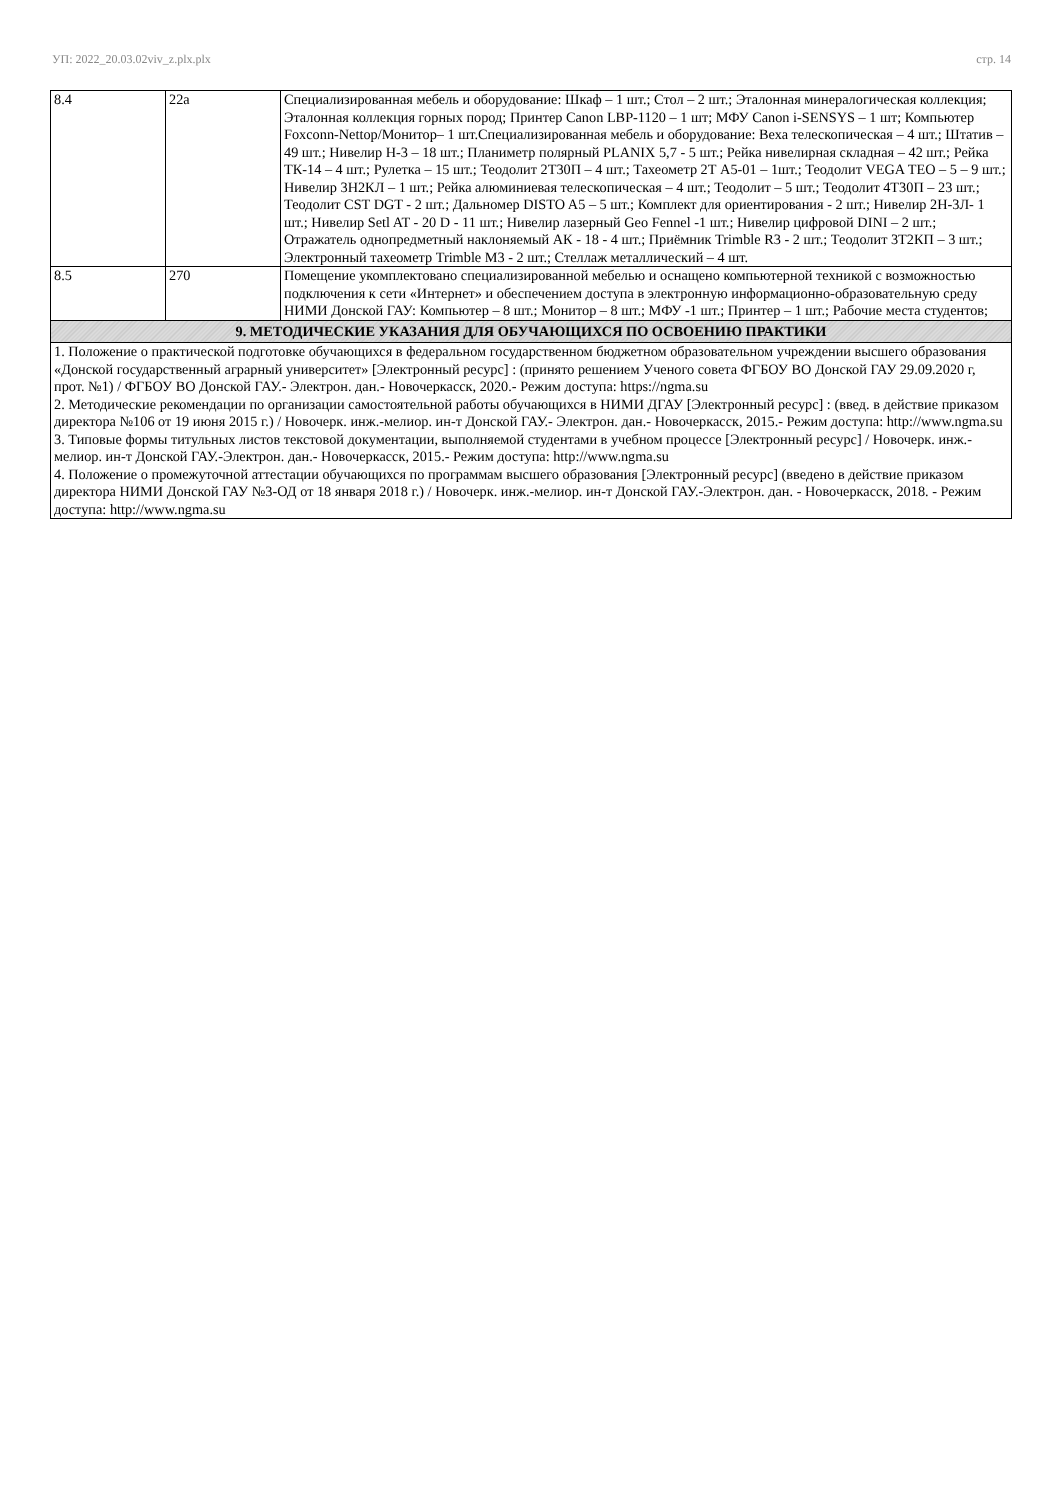УП: 2022_20.03.02viv_z.plx.plx стр. 14
| 8.4 | 22а | Специализированная мебель и оборудование: Шкаф – 1 шт.; Стол – 2 шт.; Эталонная минералогическая коллекция; Эталонная коллекция горных пород; Принтер Canon LBP-1120 – 1 шт; МФУ Canon i-SENSYS – 1 шт; Компьютер Foxconn-Nettop/Монитор– 1 шт.Специализированная мебель и оборудование: Веха телескопическая – 4 шт.; Штатив – 49 шт.; Нивелир Н-3 – 18 шт.; Планиметр полярный PLANIX 5,7 - 5 шт.; Рейка нивелирная складная – 42 шт.; Рейка ТК-14 – 4 шт.; Рулетка – 15 шт.; Теодолит 2Т30П – 4 шт.; Тахеометр 2Т А5-01 – 1шт.; Теодолит VEGA TEO – 5 – 9 шт.; Нивелир 3Н2КЛ – 1 шт.; Рейка алюминиевая телескопическая – 4 шт.; Теодолит – 5 шт.; Теодолит 4Т30П – 23 шт.; Теодолит CST DGT - 2 шт.; Дальномер DISTO A5 – 5 шт.; Комплект для ориентирования - 2 шт.; Нивелир 2Н-3Л- 1 шт.; Нивелир Setl AT - 20 D - 11 шт.; Нивелир лазерный Geo Fennel -1 шт.; Нивелир цифровой DINI – 2 шт.; Отражатель однопредметный наклоняемый АК - 18 - 4 шт.; Приёмник Trimble R3 - 2 шт.; Теодолит 3Т2КП – 3 шт.; Электронный тахеометр Trimble M3 - 2 шт.; Стеллаж металлический – 4 шт. |
| 8.5 | 270 | Помещение укомплектовано специализированной мебелью и оснащено компьютерной техникой с возможностью подключения к сети «Интернет» и обеспечением доступа в электронную информационно-образовательную среду НИМИ Донской ГАУ: Компьютер – 8 шт.; Монитор – 8 шт.; МФУ -1 шт.; Принтер – 1 шт.; Рабочие места студентов; |
| 9. МЕТОДИЧЕСКИЕ УКАЗАНИЯ ДЛЯ ОБУЧАЮЩИХСЯ ПО ОСВОЕНИЮ ПРАКТИКИ | | |
| 1. Положение о практической подготовке обучающихся в федеральном государственном бюджетном образовательном учреждении высшего образования «Донской государственный аграрный университет» [Электронный ресурс] : (принято решением Ученого совета ФГБОУ ВО Донской ГАУ 29.09.2020 г, прот. №1) / ФГБОУ ВО Донской ГАУ.- Электрон. дан.- Новочеркасск, 2020.- Режим доступа: https://ngma.su 2. Методические рекомендации по организации самостоятельной работы обучающихся в НИМИ ДГАУ [Электронный ресурс] : (введ. в действие приказом директора №106 от 19 июня 2015 г.) / Новочерк. инж.-мелиор. ин-т Донской ГАУ.- Электрон. дан.- Новочеркасск, 2015.- Режим доступа: http://www.ngma.su 3. Типовые формы титульных листов текстовой документации, выполняемой студентами в учебном процессе [Электронный ресурс] / Новочерк. инж.-мелиор. ин-т Донской ГАУ.-Электрон. дан.- Новочеркасск, 2015.- Режим доступа: http://www.ngma.su 4. Положение о промежуточной аттестации обучающихся по программам высшего образования [Электронный ресурс] (введено в действие приказом директора НИМИ Донской ГАУ №3-ОД от 18 января 2018 г.) / Новочерк. инж.-мелиор. ин-т Донской ГАУ.-Электрон. дан. - Новочеркасск, 2018. - Режим доступа: http://www.ngma.su | | |